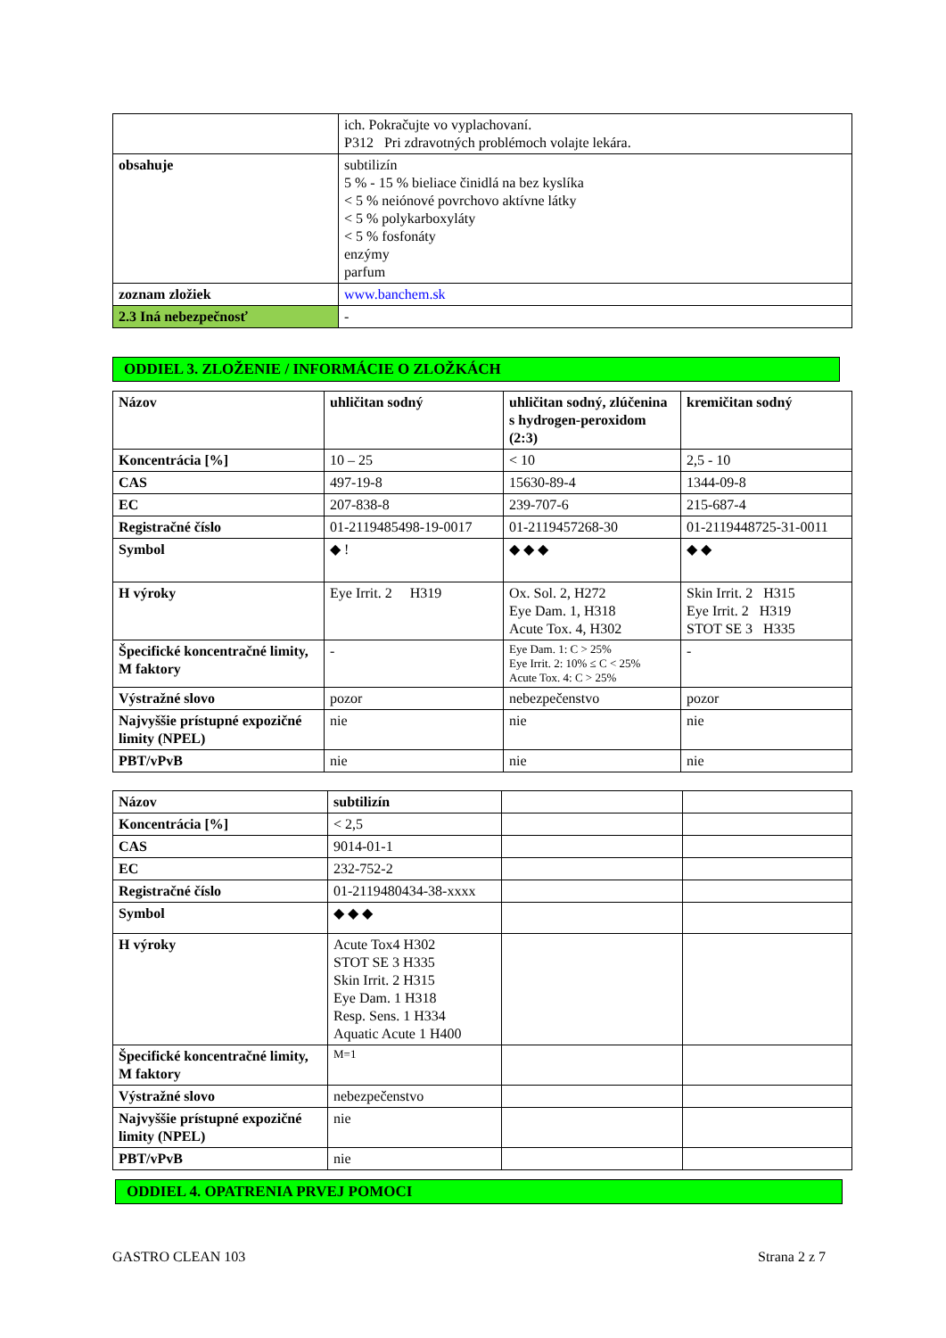| | ich. Pokračujte vo vyplachovaní. P312 Pri zdravotných problémoch volajte lekára. |
| obsahuje | subtilizín 5 % - 15 % bieliace činidlá na bez kyslíka < 5 % neiónové povrchovo aktívne látky < 5 % polykarboxyláty < 5 % fosfonáty enzýmy parfum |
| zoznam zložiek | www.banchem.sk |
| 2.3 Iná nebezpečnosť | - |
ODDIEL 3. ZLOŽENIE / INFORMÁCIE O ZLOŽKÁCH
| Názov | uhličitan sodný | uhličitan sodný, zlúčenina s hydrogen-peroxidom (2:3) | kremičitan sodný |
| Koncentrácia [%] | 10 – 25 | < 10 | 2,5 - 10 |
| CAS | 497-19-8 | 15630-89-4 | 1344-09-8 |
| EC | 207-838-8 | 239-707-6 | 215-687-4 |
| Registračné číslo | 01-2119485498-19-0017 | 01-2119457268-30 | 01-2119448725-31-0011 |
| Symbol | ◆ ! | ◆ ◆ ◆ | ◆ ◆ |
| H výroky | Eye Irrit. 2 H319 | Ox. Sol. 2, H272 Eye Dam. 1, H318 Acute Tox. 4, H302 | Skin Irrit. 2 H315 Eye Irrit. 2 H319 STOT SE 3 H335 |
| Špecifické koncentračné limity, M faktory | - | Eye Dam. 1: C > 25% Eye Irrit. 2: 10% ≤ C < 25% Acute Tox. 4: C > 25% | - |
| Výstražné slovo | pozor | nebezpečenstvo | pozor |
| Najvyššie prístupné expozičné limity (NPEL) | nie | nie | nie |
| PBT/vPvB | nie | nie | nie |
| Názov | subtilizín | | |
| Koncentrácia [%] | < 2,5 | | |
| CAS | 9014-01-1 | | |
| EC | 232-752-2 | | |
| Registračné číslo | 01-2119480434-38-xxxx | | |
| Symbol | ◆ ◆ ◆ | | |
| H výroky | Acute Tox4 H302 STOT SE 3 H335 Skin Irrit. 2 H315 Eye Dam. 1 H318 Resp. Sens. 1 H334 Aquatic Acute 1 H400 | | |
| Špecifické koncentračné limity, M faktory | M=1 | | |
| Výstražné slovo | nebezpečenstvo | | |
| Najvyššie prístupné expozičné limity (NPEL) | nie | | |
| PBT/vPvB | nie | | |
ODDIEL 4. OPATRENIA PRVEJ POMOCI
GASTRO CLEAN 103 Strana 2 z 7